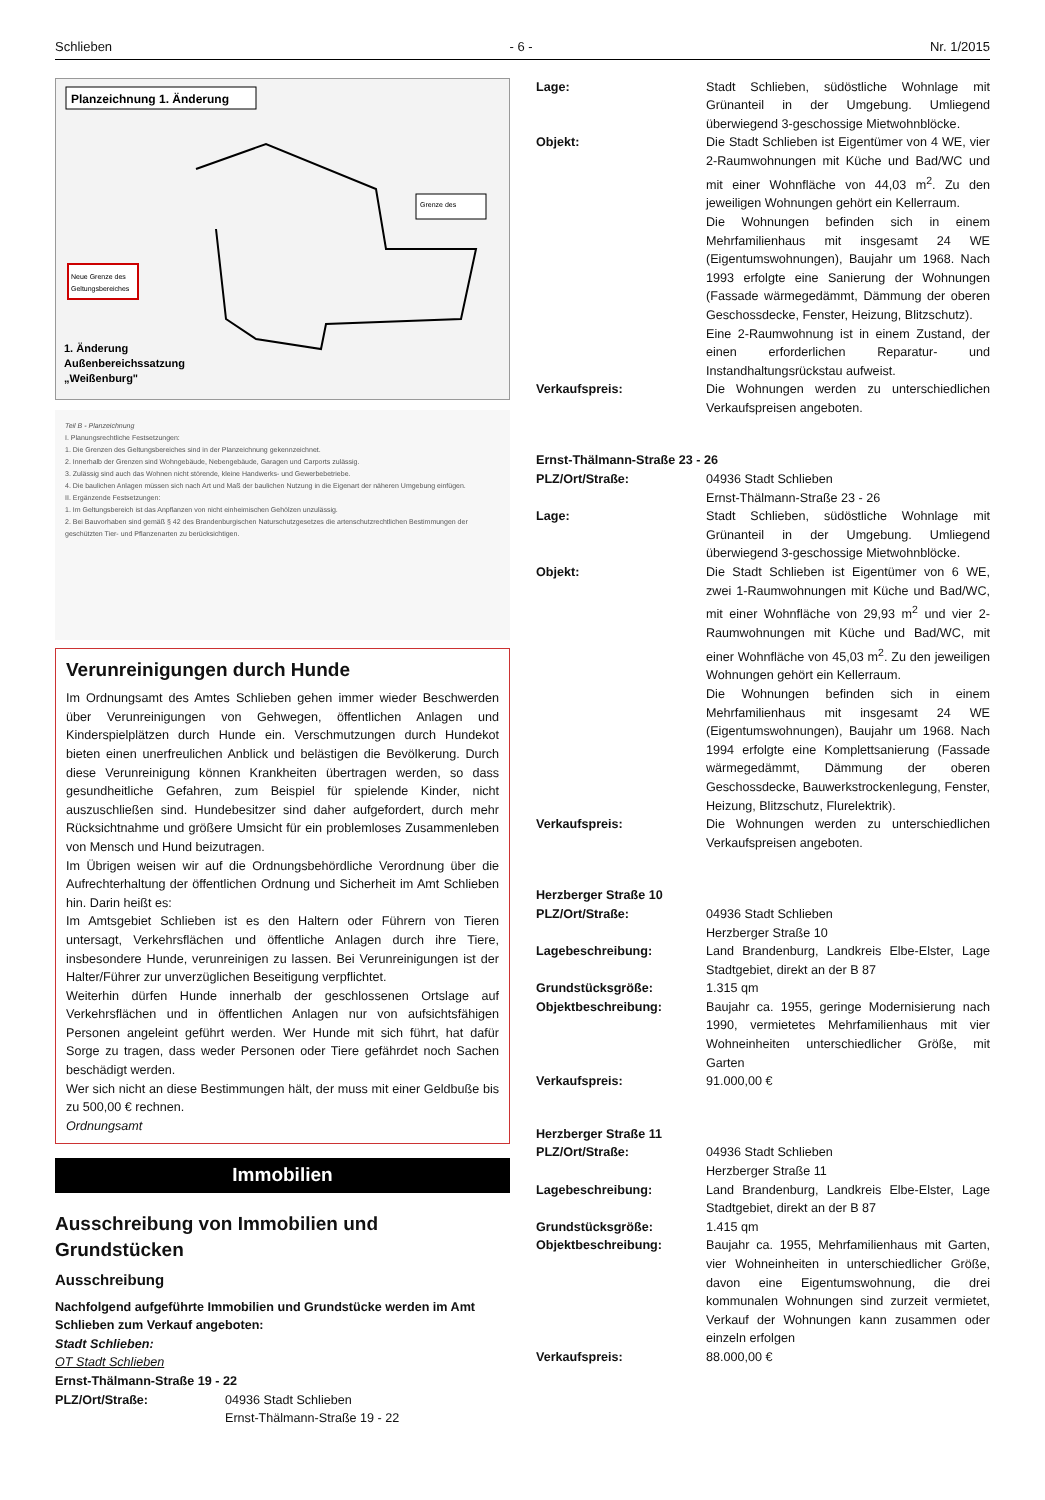Schlieben - 6 - Nr. 1/2015
Planzeichnung 1. Änderung
Neue Grenze des
Geltungsbereiches
Grenze des
1. Änderung
Außenbereichssatzung
„Weißenburg"
Teil B - Planzeichnung
I. Planungsrechtliche Festsetzungen:
1. Die Grenzen des Geltungsbereiches sind in der Planzeichnung gekennzeichnet.
2. Innerhalb der Grenzen sind Wohngebäude, Nebengebäude, Garagen und Carports zulässig.
3. Zulässig sind auch das Wohnen nicht störende, kleine Handwerks- und Gewerbebetriebe.
4. Die baulichen Anlagen müssen sich nach Art und Maß der baulichen Nutzung in die Eigenart der näheren Umgebung einfügen.
II. Ergänzende Festsetzungen:
1. Im Geltungsbereich ist das Anpflanzen von nicht einheimischen Gehölzen unzulässig.
2. Bei Bauvorhaben sind gemäß § 42 des Brandenburgischen Naturschutzgesetzes die artenschutzrechtlichen Bestimmungen der geschützten Tier- und Pflanzenarten zu berücksichtigen.
Verunreinigungen durch Hunde
Im Ordnungsamt des Amtes Schlieben gehen immer wieder Beschwerden über Verunreinigungen von Gehwegen, öffentlichen Anlagen und Kinderspielplätzen durch Hunde ein. Verschmutzungen durch Hundekot bieten einen unerfreulichen Anblick und belästigen die Bevölkerung. Durch diese Verunreinigung können Krankheiten übertragen werden, so dass gesundheitliche Gefahren, zum Beispiel für spielende Kinder, nicht auszuschließen sind. Hundebesitzer sind daher aufgefordert, durch mehr Rücksichtnahme und größere Umsicht für ein problemloses Zusammenleben von Mensch und Hund beizutragen.
Im Übrigen weisen wir auf die Ordnungsbehördliche Verordnung über die Aufrechterhaltung der öffentlichen Ordnung und Sicherheit im Amt Schlieben hin. Darin heißt es:
Im Amtsgebiet Schlieben ist es den Haltern oder Führern von Tieren untersagt, Verkehrsflächen und öffentliche Anlagen durch ihre Tiere, insbesondere Hunde, verunreinigen zu lassen. Bei Verunreinigungen ist der Halter/Führer zur unverzüglichen Beseitigung verpflichtet.
Weiterhin dürfen Hunde innerhalb der geschlossenen Ortslage auf Verkehrsflächen und in öffentlichen Anlagen nur von aufsichtsfähigen Personen angeleint geführt werden. Wer Hunde mit sich führt, hat dafür Sorge zu tragen, dass weder Personen oder Tiere gefährdet noch Sachen beschädigt werden.
Wer sich nicht an diese Bestimmungen hält, der muss mit einer Geldbuße bis zu 500,00 € rechnen.
Ordnungsamt
Immobilien
Ausschreibung von Immobilien und Grundstücken
Ausschreibung
Nachfolgend aufgeführte Immobilien und Grundstücke werden im Amt Schlieben zum Verkauf angeboten:
Stadt Schlieben:
OT Stadt Schlieben
Ernst-Thälmann-Straße 19 - 22
| PLZ/Ort/Straße: | 04936 Stadt Schlieben Ernst-Thälmann-Straße 19 - 22 |
| Lage: | Stadt Schlieben, südöstliche Wohnlage mit Grünanteil in der Umgebung. Umliegend überwiegend 3-geschossige Mietwohnblöcke. |
| Objekt: | Die Stadt Schlieben ist Eigentümer von 4 WE, vier 2-Raumwohnungen mit Küche und Bad/WC und mit einer Wohnfläche von 44,03 m<sup>2</sup>. Zu den jeweiligen Wohnungen gehört ein Kellerraum. Die Wohnungen befinden sich in einem Mehrfamilienhaus mit insgesamt 24 WE (Eigentumswohnungen), Baujahr um 1968. Nach 1993 erfolgte eine Sanierung der Wohnungen (Fassade wärmegedämmt, Dämmung der oberen Geschossdecke, Fenster, Heizung, Blitzschutz). Eine 2-Raumwohnung ist in einem Zustand, der einen erforderlichen Reparatur- und Instandhaltungsrückstau aufweist. |
| Verkaufspreis: | Die Wohnungen werden zu unterschiedlichen Verkaufspreisen angeboten. |
| Ernst-Thälmann-Straße 23 - 26 | |
| PLZ/Ort/Straße: | 04936 Stadt Schlieben Ernst-Thälmann-Straße 23 - 26 |
| Lage: | Stadt Schlieben, südöstliche Wohnlage mit Grünanteil in der Umgebung. Umliegend überwiegend 3-geschossige Mietwohnblöcke. |
| Objekt: | Die Stadt Schlieben ist Eigentümer von 6 WE, zwei 1-Raumwohnungen mit Küche und Bad/WC, mit einer Wohnfläche von 29,93 m<sup>2</sup> und vier 2-Raumwohnungen mit Küche und Bad/WC, mit einer Wohnfläche von 45,03 m<sup>2</sup>. Zu den jeweiligen Wohnungen gehört ein Kellerraum. Die Wohnungen befinden sich in einem Mehrfamilienhaus mit insgesamt 24 WE (Eigentumswohnungen), Baujahr um 1968. Nach 1994 erfolgte eine Komplettsanierung (Fassade wärmegedämmt, Dämmung der oberen Geschossdecke, Bauwerkstrockenlegung, Fenster, Heizung, Blitzschutz, Flurelektrik). |
| Verkaufspreis: | Die Wohnungen werden zu unterschiedlichen Verkaufspreisen angeboten. |
| Herzberger Straße 10 | |
| PLZ/Ort/Straße: | 04936 Stadt Schlieben Herzberger Straße 10 |
| Lagebeschreibung: | Land Brandenburg, Landkreis Elbe-Elster, Lage Stadtgebiet, direkt an der B 87 |
| Grundstücksgröße: | 1.315 qm |
| Objektbeschreibung: | Baujahr ca. 1955, geringe Modernisierung nach 1990, vermietetes Mehrfamilienhaus mit vier Wohneinheiten unterschiedlicher Größe, mit Garten |
| Verkaufspreis: | 91.000,00 € |
| Herzberger Straße 11 | |
| PLZ/Ort/Straße: | 04936 Stadt Schlieben Herzberger Straße 11 |
| Lagebeschreibung: | Land Brandenburg, Landkreis Elbe-Elster, Lage Stadtgebiet, direkt an der B 87 |
| Grundstücksgröße: | 1.415 qm |
| Objektbeschreibung: | Baujahr ca. 1955, Mehrfamilienhaus mit Garten, vier Wohneinheiten in unterschiedlicher Größe, davon eine Eigentumswohnung, die drei kommunalen Wohnungen sind zurzeit vermietet, Verkauf der Wohnungen kann zusammen oder einzeln erfolgen |
| Verkaufspreis: | 88.000,00 € |